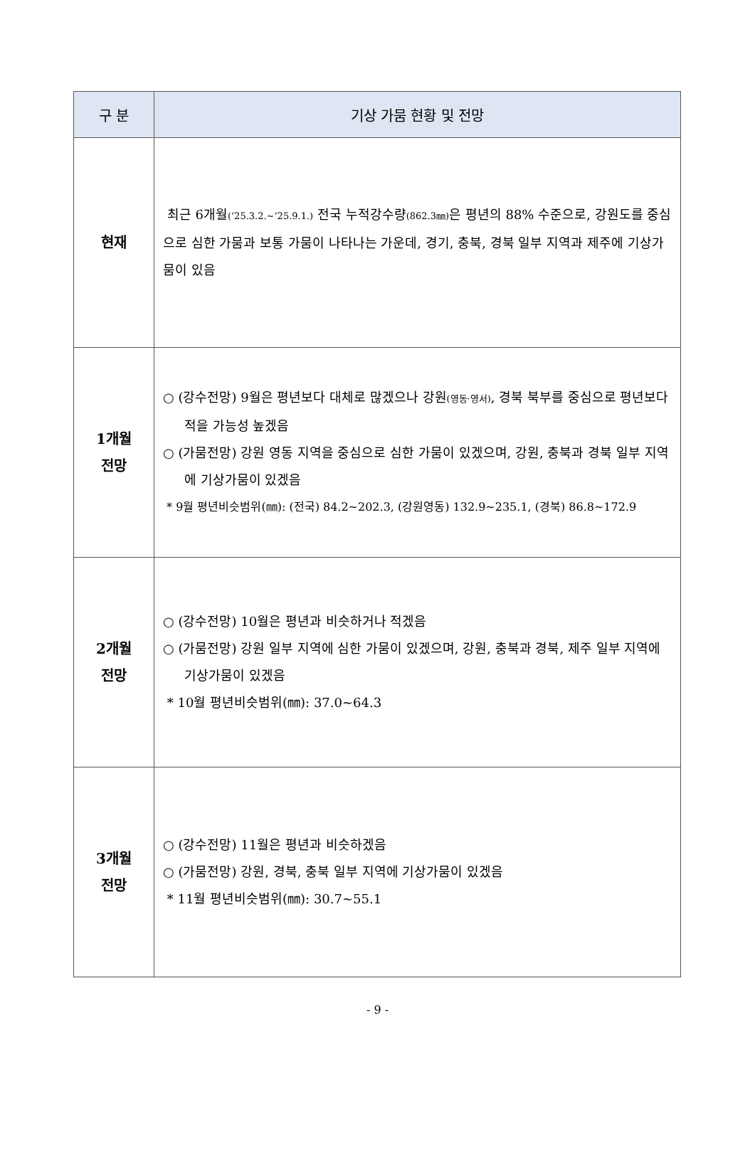| 구 분 | 기상 가뭄 현황 및 전망 |
| --- | --- |
| 현재 | 최근 6개월 (’25.3.2.~’25.9.1.) 전국 누적강수량 (862.3㎜) 은 평년의 88% 수준으로, 강원도를 중심으로 심한 가뭄과 보통 가뭄이 나타나는 가운데, 경기, 충북, 경북 일부 지역과 제주에 기상가뭄이 있음 |
| 1개월 전망 | ○ (강수전망) 9월은 평년보다 대체로 많겠으나 강원 (영동·영서) , 경북 북부를 중심으로 평년보다 적을 가능성 높겠음 ○ (가뭄전망) 강원 영동 지역을 중심으로 심한 가뭄이 있겠으며, 강원, 충북과 경북 일부 지역에 기상가뭄이 있겠음 * 9월 평년비슷범위(㎜): (전국) 84.2~202.3, (강원영동) 132.9~235.1, (경북) 86.8~172.9 |
| 2개월 전망 | ○ (강수전망) 10월은 평년과 비슷하거나 적겠음 ○ (가뭄전망) 강원 일부 지역에 심한 가뭄이 있겠으며, 강원, 충북과 경북, 제주 일부 지역에 기상가뭄이 있겠음 * 10월 평년비슷범위(㎜): 37.0~64.3 |
| 3개월 전망 | ○ (강수전망) 11월은 평년과 비슷하겠음 ○ (가뭄전망) 강원, 경북, 충북 일부 지역에 기상가뭄이 있겠음 * 11월 평년비슷범위(㎜): 30.7~55.1 |
- 9 -